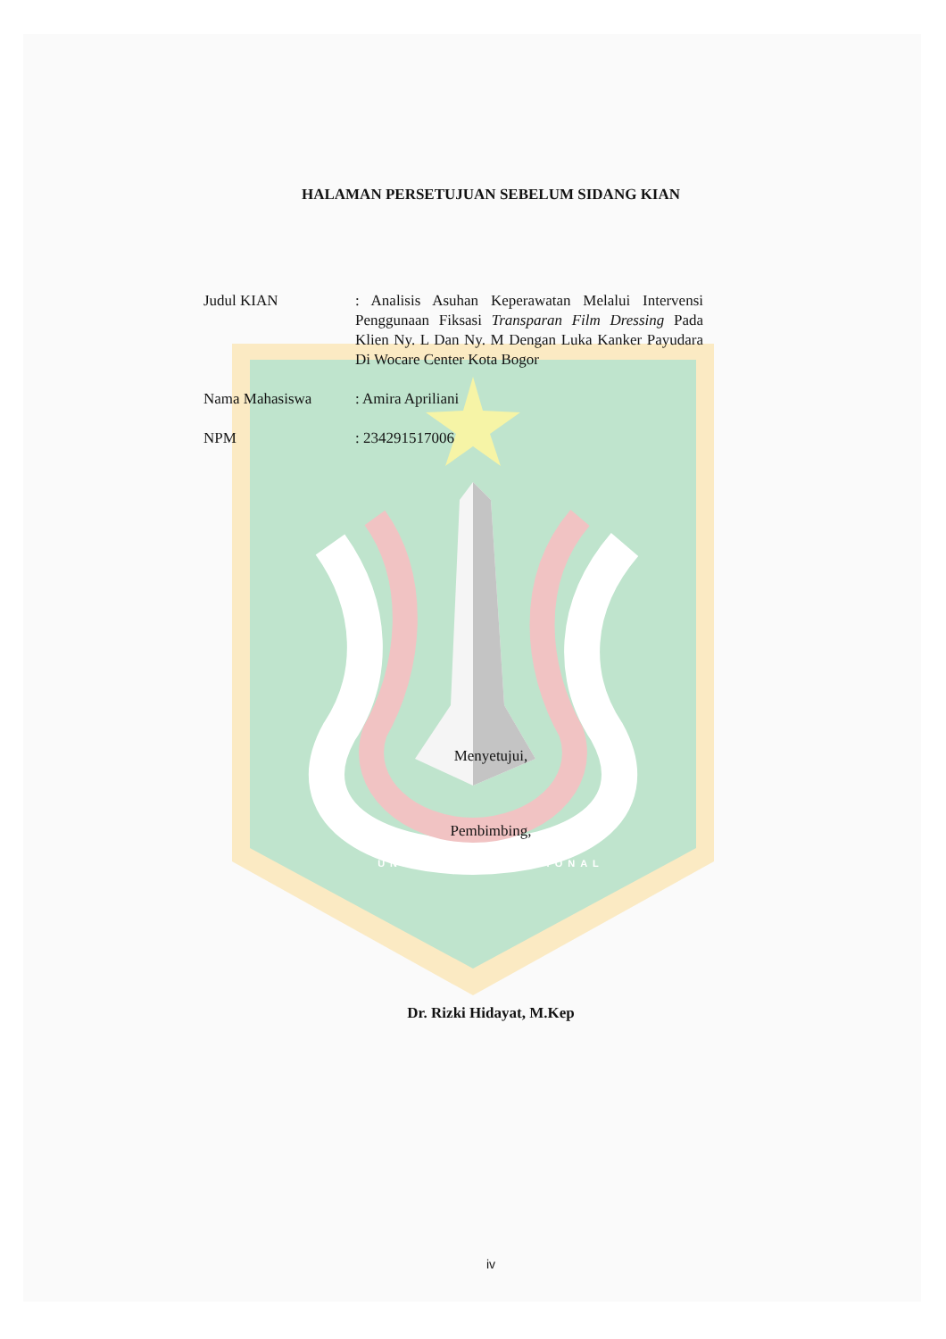HALAMAN PERSETUJUAN SEBELUM SIDANG KIAN
Judul KIAN : Analisis Asuhan Keperawatan Melalui Intervensi Penggunaan Fiksasi Transparan Film Dressing Pada Klien Ny. L Dan Ny. M Dengan Luka Kanker Payudara Di Wocare Center Kota Bogor
Nama Mahasiswa : Amira Apriliani
NPM : 234291517006
Menyetujui,
Pembimbing,
UNIVERSITAS NASIONAL
Dr. Rizki Hidayat, M.Kep
iv